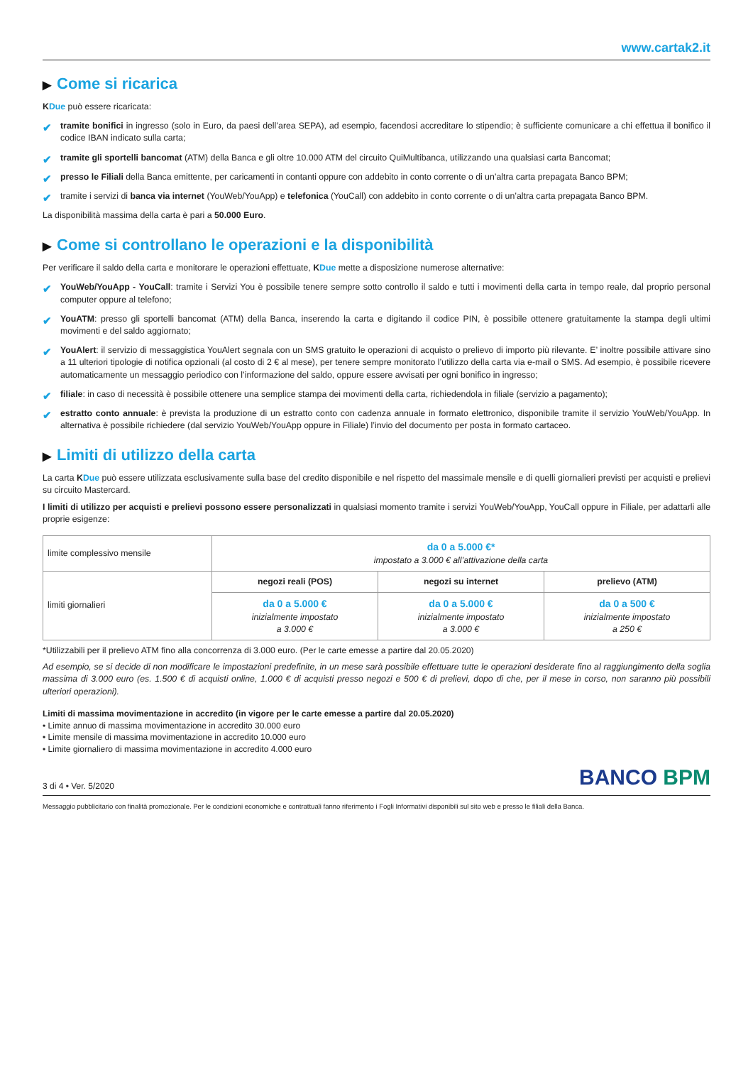www.cartak2.it
▶ Come si ricarica
KDue può essere ricaricata:
✔ tramite bonifici in ingresso (solo in Euro, da paesi dell’area SEPA), ad esempio, facendosi accreditare lo stipendio; è sufficiente comunicare a chi effettua il bonifico il codice IBAN indicato sulla carta;
✔ tramite gli sportelli bancomat (ATM) della Banca e gli oltre 10.000 ATM del circuito QuiMultibanca, utilizzando una qualsiasi carta Bancomat;
✔ presso le Filiali della Banca emittente, per caricamenti in contanti oppure con addebito in conto corrente o di un’altra carta prepagata Banco BPM;
✔ tramite i servizi di banca via internet (YouWeb/YouApp) e telefonica (YouCall) con addebito in conto corrente o di un’altra carta prepagata Banco BPM.
La disponibilità massima della carta è pari a 50.000 Euro.
▶ Come si controllano le operazioni e la disponibilità
Per verificare il saldo della carta e monitorare le operazioni effettuate, KDue mette a disposizione numerose alternative:
✔ YouWeb/YouApp - YouCall: tramite i Servizi You è possibile tenere sempre sotto controllo il saldo e tutti i movimenti della carta in tempo reale, dal proprio personal computer oppure al telefono;
✔ YouATM: presso gli sportelli bancomat (ATM) della Banca, inserendo la carta e digitando il codice PIN, è possibile ottenere gratuitamente la stampa degli ultimi movimenti e del saldo aggiornato;
✔ YouAlert: il servizio di messaggistica YouAlert segnala con un SMS gratuito le operazioni di acquisto o prelievo di importo più rilevante. E’ inoltre possibile attivare sino a 11 ulteriori tipologie di notifica opzionali (al costo di 2 € al mese), per tenere sempre monitorato l’utilizzo della carta via e-mail o SMS. Ad esempio, è possibile ricevere automaticamente un messaggio periodico con l’informazione del saldo, oppure essere avvisati per ogni bonifico in ingresso;
✔ filiale: in caso di necessità è possibile ottenere una semplice stampa dei movimenti della carta, richiedendola in filiale (servizio a pagamento);
✔ estratto conto annuale: è prevista la produzione di un estratto conto con cadenza annuale in formato elettronico, disponibile tramite il servizio YouWeb/YouApp. In alternativa è possibile richiedere (dal servizio YouWeb/YouApp oppure in Filiale) l’invio del documento per posta in formato cartaceo.
▶ Limiti di utilizzo della carta
La carta KDue può essere utilizzata esclusivamente sulla base del credito disponibile e nel rispetto del massimale mensile e di quelli giornalieri previsti per acquisti e prelievi su circuito Mastercard.
I limiti di utilizzo per acquisti e prelievi possono essere personalizzati in qualsiasi momento tramite i servizi YouWeb/YouApp, YouCall oppure in Filiale, per adattarli alle proprie esigenze:
| limite complessivo mensile | da 0 a 5.000 €* impostato a 3.000 € all’attivazione della carta | | |
| limiti giornalieri | negozi reali (POS) | negozi su internet | prelievo (ATM) |
| | da 0 a 5.000 € inizialmente impostato a 3.000 € | da 0 a 5.000 € inizialmente impostato a 3.000 € | da 0 a 500 € inizialmente impostato a 250 € |
*Utilizzabili per il prelievo ATM fino alla concorrenza di 3.000 euro. (Per le carte emesse a partire dal 20.05.2020)
Ad esempio, se si decide di non modificare le impostazioni predefinite, in un mese sarà possibile effettuare tutte le operazioni desiderate fino al raggiungimento della soglia massima di 3.000 euro (es. 1.500 € di acquisti online, 1.000 € di acquisti presso negozi e 500 € di prelievi, dopo di che, per il mese in corso, non saranno più possibili ulteriori operazioni).
Limiti di massima movimentazione in accredito (in vigore per le carte emesse a partire dal 20.05.2020)
• Limite annuo di massima movimentazione in accredito 30.000 euro
• Limite mensile di massima movimentazione in accredito 10.000 euro
• Limite giornaliero di massima movimentazione in accredito 4.000 euro
3 di 4 • Ver. 5/2020
BANCO BPM
Messaggio pubblicitario con finalità promozionale. Per le condizioni economiche e contrattuali fanno riferimento i Fogli Informativi disponibili sul sito web e presso le filiali della Banca.